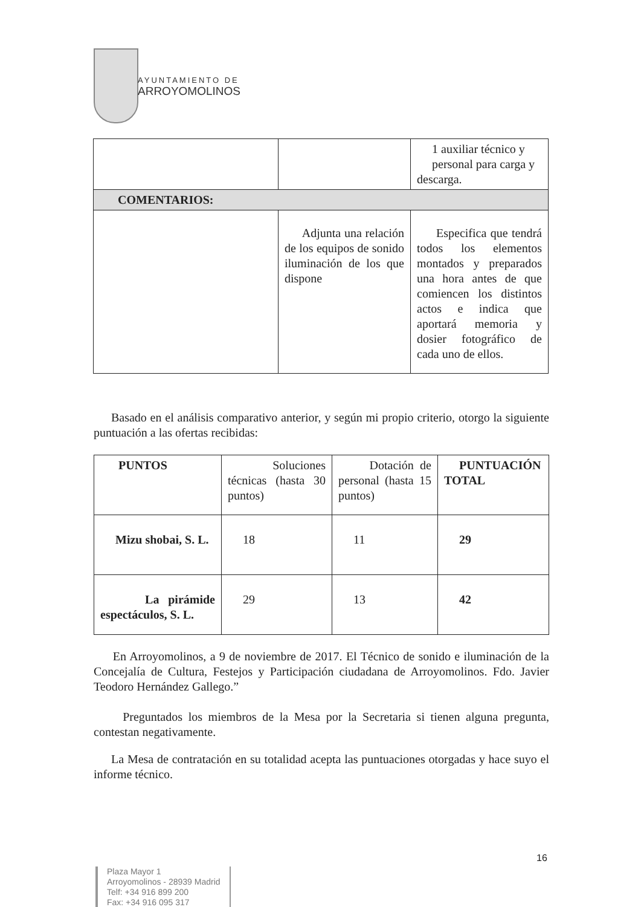AYUNTAMIENTO DE
ARROYOMOLINOS
| | | 1 auxiliar técnico y personal para carga y descarga. |
| COMENTARIOS: | | |
| | Adjunta una relación de los equipos de sonido iluminación de los que dispone | Especifica que tendrá todos los elementos montados y preparados una hora antes de que comiencen los distintos actos e indica que aportará memoria y dosier fotográfico de cada uno de ellos. |
Basado en el análisis comparativo anterior, y según mi propio criterio, otorgo la siguiente puntuación a las ofertas recibidas:
| PUNTOS | Soluciones técnicas (hasta 30 puntos) | Dotación de personal (hasta 15 puntos) | PUNTUACIÓN TOTAL |
| Mizu shobai, S. L. | 18 | 11 | 29 |
| La pirámide espectáculos, S. L. | 29 | 13 | 42 |
En Arroyomolinos, a 9 de noviembre de 2017. El Técnico de sonido e iluminación de la Concejalía de Cultura, Festejos y Participación ciudadana de Arroyomolinos. Fdo. Javier Teodoro Hernández Gallego.”
Preguntados los miembros de la Mesa por la Secretaria si tienen alguna pregunta, contestan negativamente.
La Mesa de contratación en su totalidad acepta las puntuaciones otorgadas y hace suyo el informe técnico.
16
Plaza Mayor 1
Arroyomolinos - 28939 Madrid
Telf: +34 916 899 200
Fax: +34 916 095 317